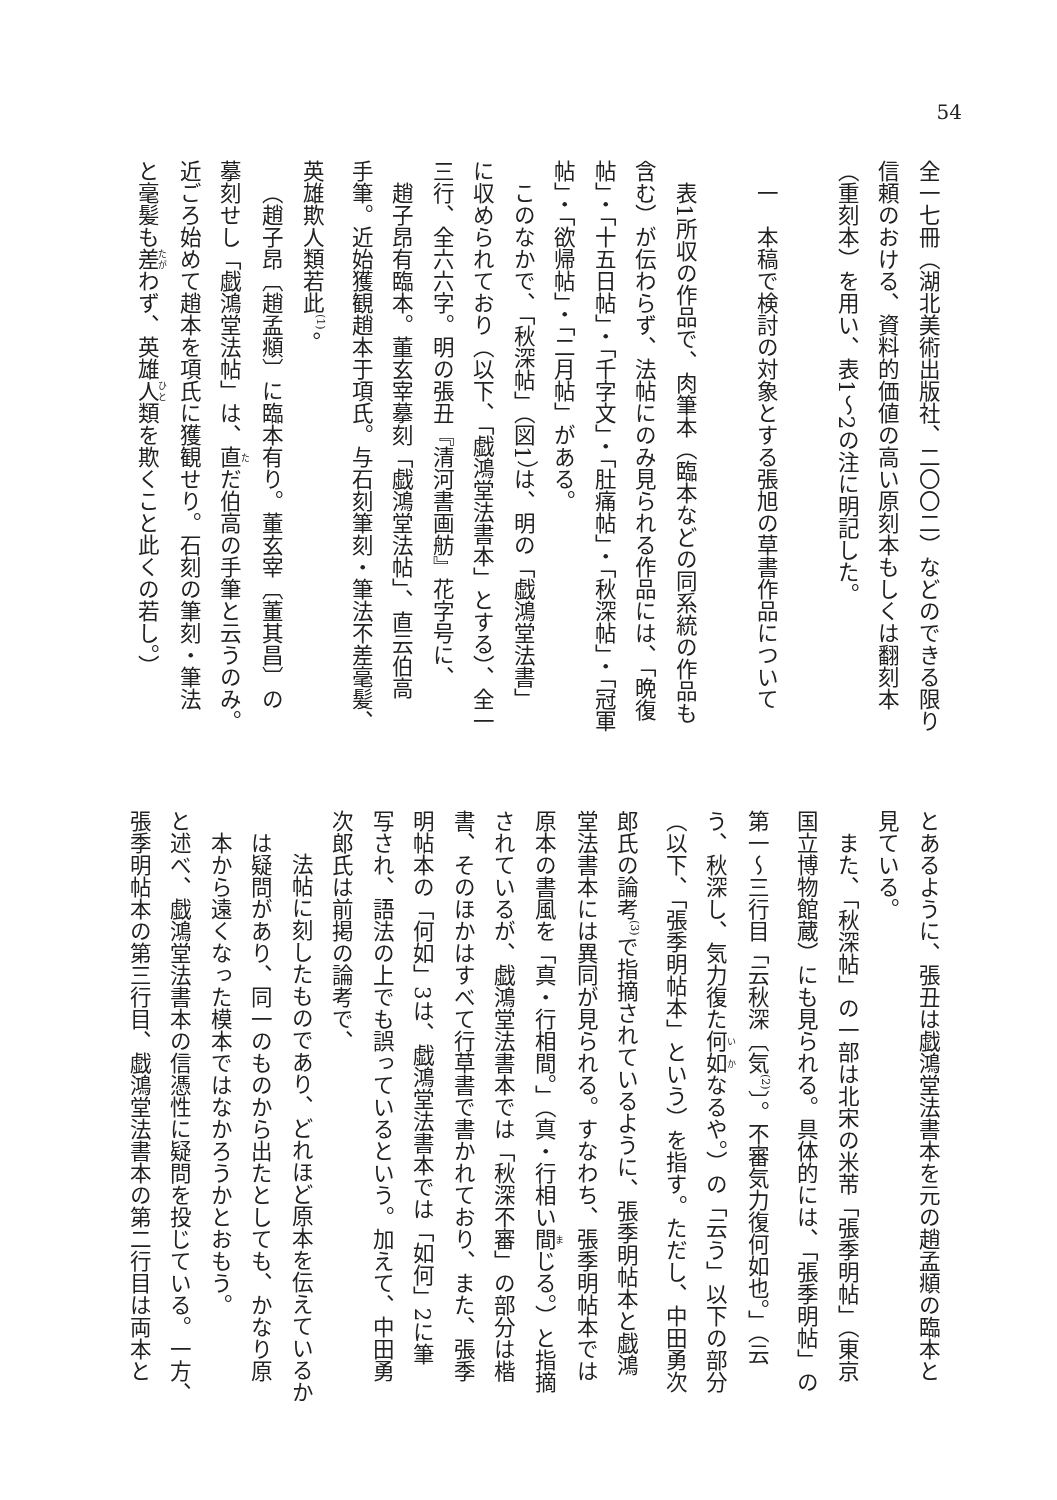54
全一七冊（湖北美術出版社、二〇〇二）などのできる限り
信頼のおける、資料的価値の高い原刻本もしくは翻刻本
（重刻本）を用い、表1～2の注に明記した。
一　本稿で検討の対象とする張旭の草書作品について
表1所収の作品で、肉筆本（臨本などの同系統の作品も
含む）が伝わらず、法帖にのみ見られる作品には、「晩復
帖」・「十五日帖」・「千字文」・「肚痛帖」・「秋深帖」・「冠軍
帖」・「欲帰帖」・「二月帖」がある。
このなかで、「秋深帖」（図1）は、明の「戯鴻堂法書」
に収められており（以下、「戯鴻堂法書本」とする）、全一
三行、全六六字。明の張丑『清河書画舫』花字号に、
趙子昂有臨本。董玄宰摹刻「戯鴻堂法帖」、直云伯高
手筆。近始獲観趙本于項氏。与石刻筆刻・筆法不差毫髪、
英雄欺人類若此<sup>(1)</sup>。
（趙子昂〔趙孟頫〕に臨本有り。董玄宰〔董其昌〕の
摹刻せし「戯鴻堂法帖」は、直だ伯高の手筆と云うのみ。
近ごろ始めて趙本を項氏に獲観せり。石刻の筆刻・筆法
と毫髪も差わず、英雄人類を欺くこと此くの若し。）
とあるように、張丑は戯鴻堂法書本を元の趙孟頫の臨本と
見ている。
また、「秋深帖」の一部は北宋の米芾「張季明帖」（東京
国立博物館蔵）にも見られる。具体的には、「張季明帖」の
第一～三行目「云秋深〔気<sup>(2)</sup>〕。不審気力復何如也。」（云
う、秋深し、気力復た何如なるや。）の「云う」以下の部分
（以下、「張季明帖本」という）を指す。ただし、中田勇次
郎氏の論考<sup>(3)</sup>で指摘されているように、張季明帖本と戯鴻
堂法書本には異同が見られる。すなわち、張季明帖本では
原本の書風を「真・行相間。」（真・行相い間じる。）と指摘
されているが、戯鴻堂法書本では「秋深不審」の部分は楷
書、そのほかはすべて行草書で書かれており、また、張季
明帖本の「何如」3は、戯鴻堂法書本では「如何」2に筆
写され、語法の上でも誤っているという。加えて、中田勇
次郎氏は前掲の論考で、
法帖に刻したものであり、どれほど原本を伝えているか
は疑問があり、同一のものから出たとしても、かなり原
本から遠くなった模本ではなかろうかとおもう。
と述べ、戯鴻堂法書本の信憑性に疑問を投じている。一方、
張季明帖本の第三行目、戯鴻堂法書本の第二行目は両本と